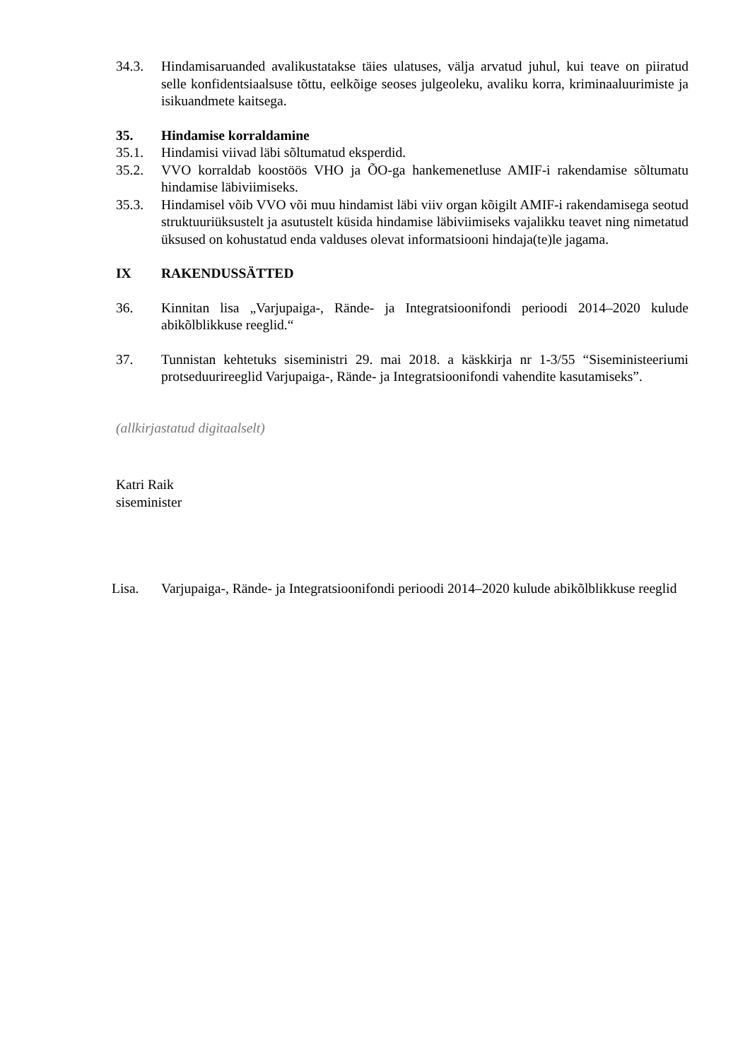34.3. Hindamisaruanded avalikustatakse täies ulatuses, välja arvatud juhul, kui teave on piiratud selle konfidentsiaalsuse tõttu, eelkõige seoses julgeoleku, avaliku korra, kriminaaluurimiste ja isikuandmete kaitsega.
35. Hindamise korraldamine
35.1. Hindamisi viivad läbi sõltumatud eksperdid.
35.2. VVO korraldab koostöös VHO ja ÕO-ga hankemenetluse AMIF-i rakendamise sõltumatu hindamise läbiviimiseks.
35.3. Hindamisel võib VVO või muu hindamist läbi viiv organ kõigilt AMIF-i rakendamisega seotud struktuuriüksustelt ja asutustelt küsida hindamise läbiviimiseks vajalikku teavet ning nimetatud üksused on kohustatud enda valduses olevat informatsiooni hindaja(te)le jagama.
IX RAKENDUSSÄTTED
36. Kinnitan lisa „Varjupaiga-, Rände- ja Integratsioonifondi perioodi 2014–2020 kulude abikõlblikkuse reeglid.“
37. Tunnistan kehtetuks siseministri 29. mai 2018. a käskkirja nr 1-3/55 “Siseministeeriumi protseduurireeglid Varjupaiga-, Rände- ja Integratsioonifondi vahendite kasutamiseks”.
(allkirjastatud digitaalselt)
Katri Raik
siseminister
Lisa. Varjupaiga-, Rände- ja Integratsioonifondi perioodi 2014–2020 kulude abikõlblikkuse reeglid